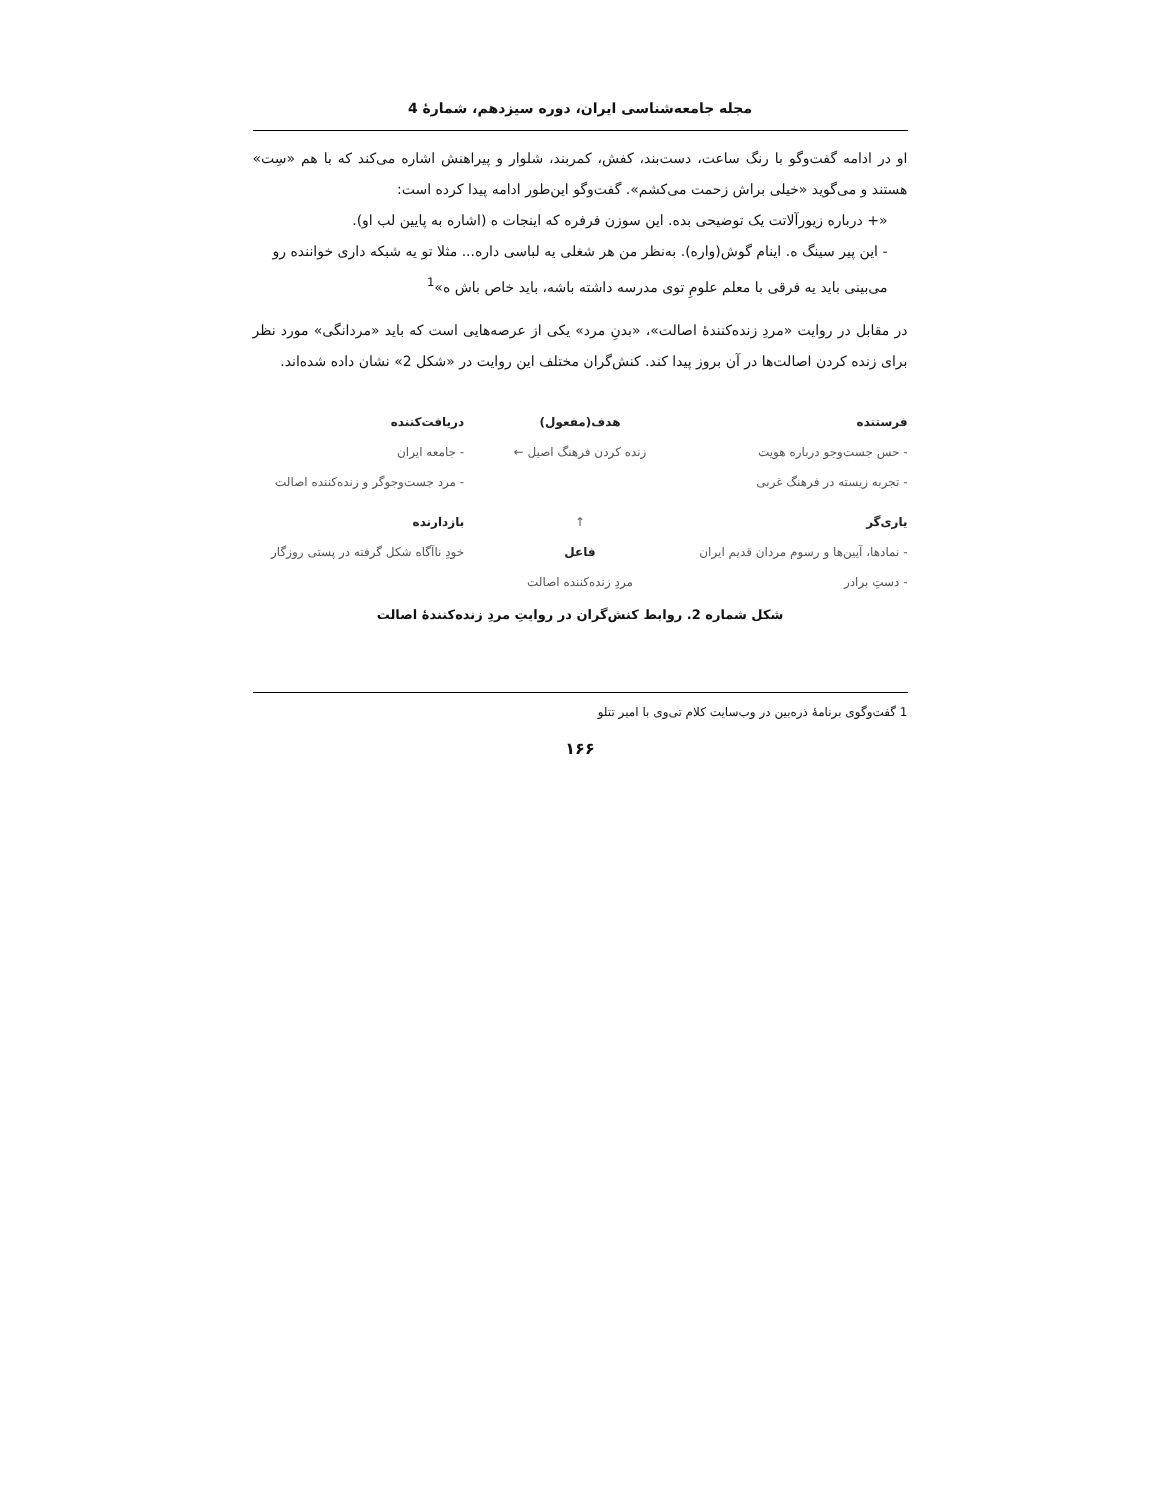مجله جامعه‌شناسی ایران، دوره سیزدهم، شمارۀ 4
او در ادامه گفت‌وگو با رنگ ساعت، دست‌بند، کفش، کمربند، شلوار و پیراهنش اشاره می‌کند که با هم «سِت» هستند و می‌گوید «خیلی براش زحمت می‌کشم». گفت‌وگو این‌طور ادامه پیدا کرده است:
«+ درباره زیورآلاتت یک توضیحی بده. این سوزن فرفره که اینجات ه (اشاره به پایین لب او).
- این پیر سینگ ه. اینام گوش(واره). به‌نظر من هر شغلی یه لباسی داره... مثلا تو یه شبکه داری خواننده رو می‌بینی باید یه فرقی با معلم علومِ توی مدرسه داشته باشه، باید خاص باش ه»<sup>1</sup>
در مقابل در روایت «مردِ زنده‌کنندۀ اصالت»، «بدنِ مرد» یکی از عرصه‌هایی است که باید «مردانگی» مورد نظر برای زنده کردن اصالت‌ها در آن بروز پیدا کند. کنش‌گران مختلف این روایت در «شکل 2» نشان داده شده‌اند.
فرستنده
- حس جست‌وجو درباره هویت
- تجربه زیسته در فرهنگ غربی
هدف(مفعول)
زنده کردن فرهنگ اصیل ←
دریافت‌کننده
- جامعه ایران
- مرد جست‌وجوگر و زنده‌کننده اصالت
یاری‌گر
- نمادها، آیین‌ها و رسوم مردان قدیم ایران
- دستِ برادر
↑
فاعل
مردِ زنده‌کننده اصالت
بازدارنده
خودِ ناآگاه شکل گرفته در پستی روزگار
شکل شماره 2. روابط کنش‌گران در روایتِ مردِ زنده‌کنندۀ اصالت
1 گفت‌وگوی برنامۀ ذره‌بین در وب‌سایت کلام تی‌وی با امیر تتلو
۱۶۶